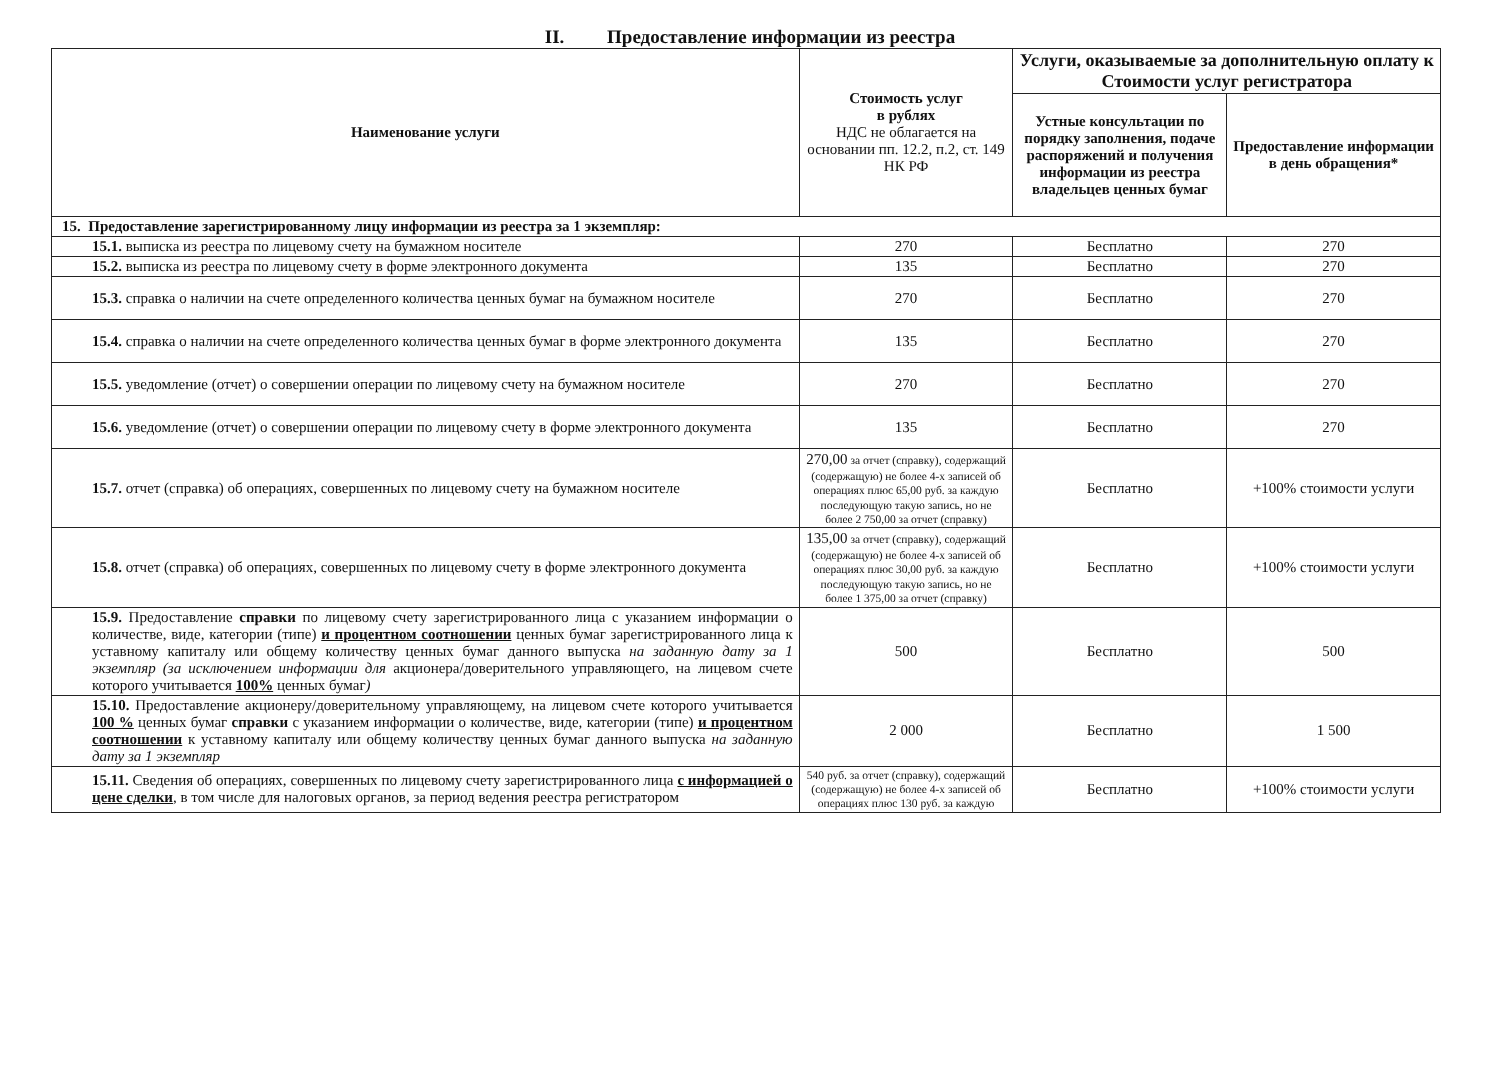II. Предоставление информации из реестра
| Наименование услуги | Стоимость услуг в рублях НДС не облагается на основании пп. 12.2, п.2, ст. 149 НК РФ | Услуги, оказываемые за дополнительную оплату к Стоимости услуг регистратора | |
| --- | --- | --- | --- |
| | | Устные консультации по порядку заполнения, подаче распоряжений и получения информации из реестра владельцев ценных бумаг | Предоставление информации в день обращения* |
| 15. Предоставление зарегистрированному лицу информации из реестра за 1 экземпляр: | | | |
| 15.1. выписка из реестра по лицевому счету на бумажном носителе | 270 | Бесплатно | 270 |
| 15.2. выписка из реестра по лицевому счету в форме электронного документа | 135 | Бесплатно | 270 |
| 15.3. справка о наличии на счете определенного количества ценных бумаг на бумажном носителе | 270 | Бесплатно | 270 |
| 15.4. справка о наличии на счете определенного количества ценных бумаг в форме электронного документа | 135 | Бесплатно | 270 |
| 15.5. уведомление (отчет) о совершении операции по лицевому счету на бумажном носителе | 270 | Бесплатно | 270 |
| 15.6. уведомление (отчет) о совершении операции по лицевому счету в форме электронного документа | 135 | Бесплатно | 270 |
| 15.7. отчет (справка) об операциях, совершенных по лицевому счету на бумажном носителе | 270,00 за отчет (справку), содержащий (содержащую) не более 4-х записей об операциях плюс 65,00 руб. за каждую последующую такую запись, но не более 2 750,00 за отчет (справку) | Бесплатно | +100% стоимости услуги |
| 15.8. отчет (справка) об операциях, совершенных по лицевому счету в форме электронного документа | 135,00 за отчет (справку), содержащий (содержащую) не более 4-х записей об операциях плюс 30,00 руб. за каждую последующую такую запись, но не более 1 375,00 за отчет (справку) | Бесплатно | +100% стоимости услуги |
| 15.9. Предоставление справки по лицевому счету зарегистрированного лица с указанием информации о количестве, виде, категории (типе) и процентном соотношении ценных бумаг зарегистрированного лица к уставному капиталу или общему количеству ценных бумаг данного выпуска на заданную дату за 1 экземпляр (за исключением информации для акционера/доверительного управляющего, на лицевом счете которого учитывается 100% ценных бумаг ) | 500 | Бесплатно | 500 |
| 15.10. Предоставление акционеру/доверительному управляющему, на лицевом счете которого учитывается 100 % ценных бумаг справки с указанием информации о количестве, виде, категории (типе) и процентном соотношении к уставному капиталу или общему количеству ценных бумаг данного выпуска на заданную дату за 1 экземпляр | 2 000 | Бесплатно | 1 500 |
| 15.11. Сведения об операциях, совершенных по лицевому счету зарегистрированного лица с информацией о цене сделки , в том числе для налоговых органов, за период ведения реестра регистратором | 540 руб. за отчет (справку), содержащий (содержащую) не более 4-х записей об операциях плюс 130 руб. за каждую | Бесплатно | +100% стоимости услуги |